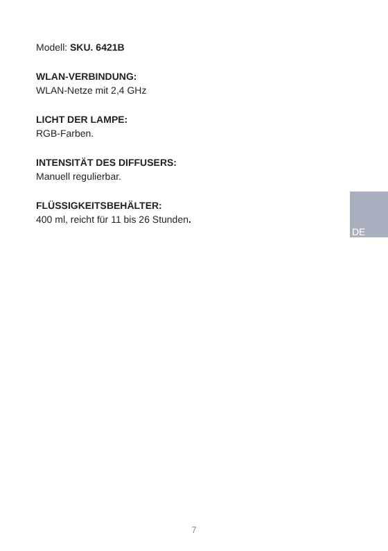Modell: SKU. 6421B
WLAN-VERBINDUNG:
WLAN-Netze mit 2,4 GHz
LICHT DER LAMPE:
RGB-Farben.
INTENSITÄT DES DIFFUSERS:
Manuell regulierbar.
FLÜSSIGKEITSBEHÄLTER:
400 ml, reicht für 11 bis 26 Stunden.
DE
7